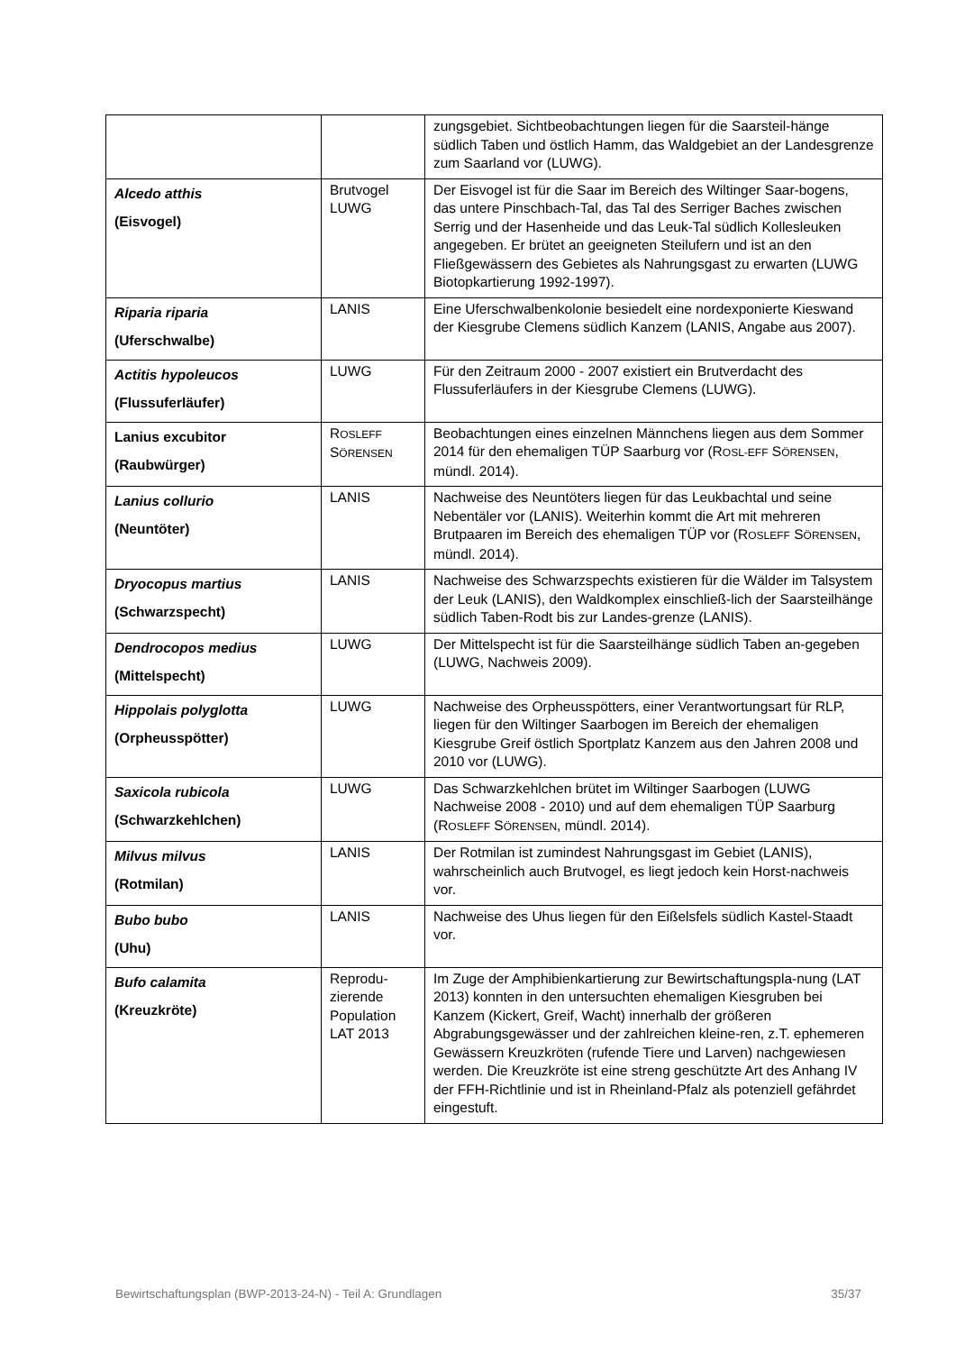| | | zungsgebiet. Sichtbeobachtungen liegen für die Saarsteil-hänge südlich Taben und östlich Hamm, das Waldgebiet an der Landesgrenze zum Saarland vor (LUWG). |
| Alcedo atthis (Eisvogel) | Brutvogel LUWG | Der Eisvogel ist für die Saar im Bereich des Wiltinger Saar-bogens, das untere Pinschbach-Tal, das Tal des Serriger Baches zwischen Serrig und der Hasenheide und das Leuk-Tal südlich Kollesleuken angegeben. Er brütet an geeigneten Steilufern und ist an den Fließgewässern des Gebietes als Nahrungsgast zu erwarten (LUWG Biotopkartierung 1992-1997). |
| Riparia riparia (Uferschwalbe) | LANIS | Eine Uferschwalbenkolonie besiedelt eine nordexponierte Kieswand der Kiesgrube Clemens südlich Kanzem (LANIS, Angabe aus 2007). |
| Actitis hypoleucos (Flussuferläufer) | LUWG | Für den Zeitraum 2000 - 2007 existiert ein Brutverdacht des Flussuferläufers in der Kiesgrube Clemens (LUWG). |
| Lanius excubitor (Raubwürger) | R OSLEFF S ÖRENSEN | Beobachtungen eines einzelnen Männchens liegen aus dem Sommer 2014 für den ehemaligen TÜP Saarburg vor (R OSL-EFF S ÖRENSEN , mündl. 2014). |
| Lanius collurio (Neuntöter) | LANIS | Nachweise des Neuntöters liegen für das Leukbachtal und seine Nebentäler vor (LANIS). Weiterhin kommt die Art mit mehreren Brutpaaren im Bereich des ehemaligen TÜP vor (R OSLEFF S ÖRENSEN , mündl. 2014). |
| Dryocopus martius (Schwarzspecht) | LANIS | Nachweise des Schwarzspechts existieren für die Wälder im Talsystem der Leuk (LANIS), den Waldkomplex einschließ-lich der Saarsteilhänge südlich Taben-Rodt bis zur Landes-grenze (LANIS). |
| Dendrocopos medius (Mittelspecht) | LUWG | Der Mittelspecht ist für die Saarsteilhänge südlich Taben an-gegeben (LUWG, Nachweis 2009). |
| Hippolais polyglotta (Orpheusspötter) | LUWG | Nachweise des Orpheusspötters, einer Verantwortungsart für RLP, liegen für den Wiltinger Saarbogen im Bereich der ehemaligen Kiesgrube Greif östlich Sportplatz Kanzem aus den Jahren 2008 und 2010 vor (LUWG). |
| Saxicola rubicola (Schwarzkehlchen) | LUWG | Das Schwarzkehlchen brütet im Wiltinger Saarbogen (LUWG Nachweise 2008 - 2010) und auf dem ehemaligen TÜP Saarburg (R OSLEFF S ÖRENSEN , mündl. 2014). |
| Milvus milvus (Rotmilan) | LANIS | Der Rotmilan ist zumindest Nahrungsgast im Gebiet (LANIS), wahrscheinlich auch Brutvogel, es liegt jedoch kein Horst-nachweis vor. |
| Bubo bubo (Uhu) | LANIS | Nachweise des Uhus liegen für den Eißelsfels südlich Kastel-Staadt vor. |
| Bufo calamita (Kreuzkröte) | Reprodu-zierende Population LAT 2013 | Im Zuge der Amphibienkartierung zur Bewirtschaftungspla-nung (LAT 2013) konnten in den untersuchten ehemaligen Kiesgruben bei Kanzem (Kickert, Greif, Wacht) innerhalb der größeren Abgrabungsgewässer und der zahlreichen kleine-ren, z.T. ephemeren Gewässern Kreuzkröten (rufende Tiere und Larven) nachgewiesen werden. Die Kreuzkröte ist eine streng geschützte Art des Anhang IV der FFH-Richtlinie und ist in Rheinland-Pfalz als potenziell gefährdet eingestuft. |
Bewirtschaftungsplan (BWP-2013-24-N) - Teil A: Grundlagen 35/37